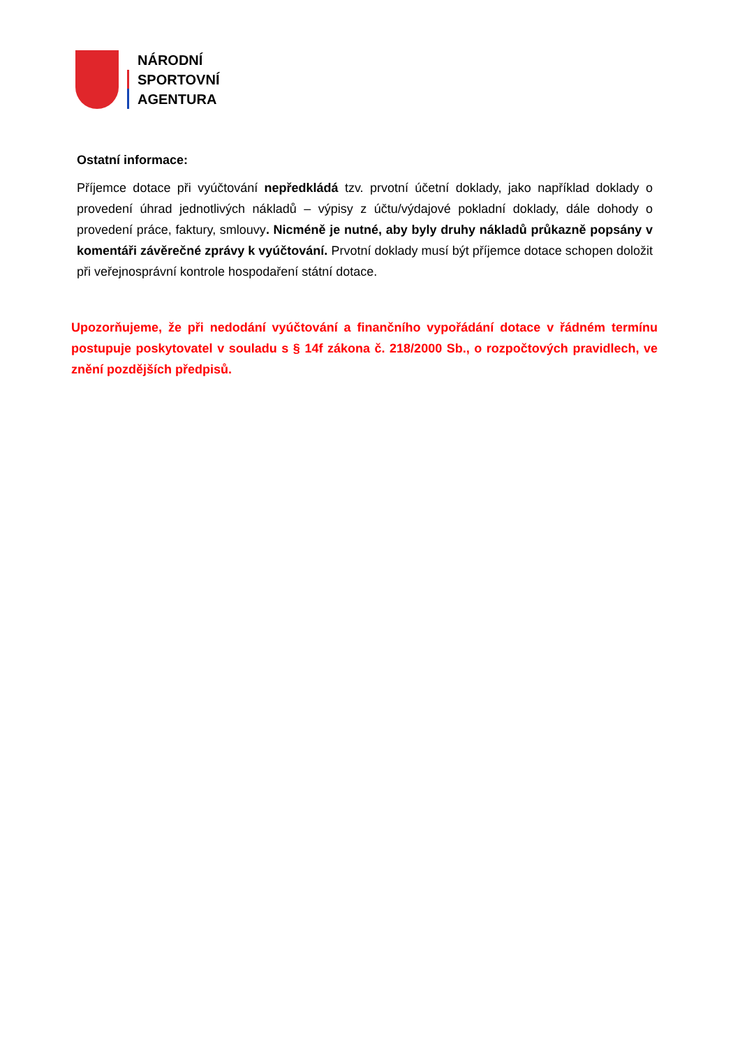NÁRODNÍ
SPORTOVNÍ
AGENTURA
Ostatní informace:
Příjemce dotace při vyúčtování nepředkládá tzv. prvotní účetní doklady, jako například doklady o provedení úhrad jednotlivých nákladů – výpisy z účtu/výdajové pokladní doklady, dále dohody o provedení práce, faktury, smlouvy. Nicméně je nutné, aby byly druhy nákladů průkazně popsány v komentáři závěrečné zprávy k vyúčtování. Prvotní doklady musí být příjemce dotace schopen doložit při veřejnosprávní kontrole hospodaření státní dotace.
Upozorňujeme, že při nedodání vyúčtování a finančního vypořádání dotace v řádném termínu postupuje poskytovatel v souladu s § 14f zákona č. 218/2000 Sb., o rozpočtových pravidlech, ve znění pozdějších předpisů.